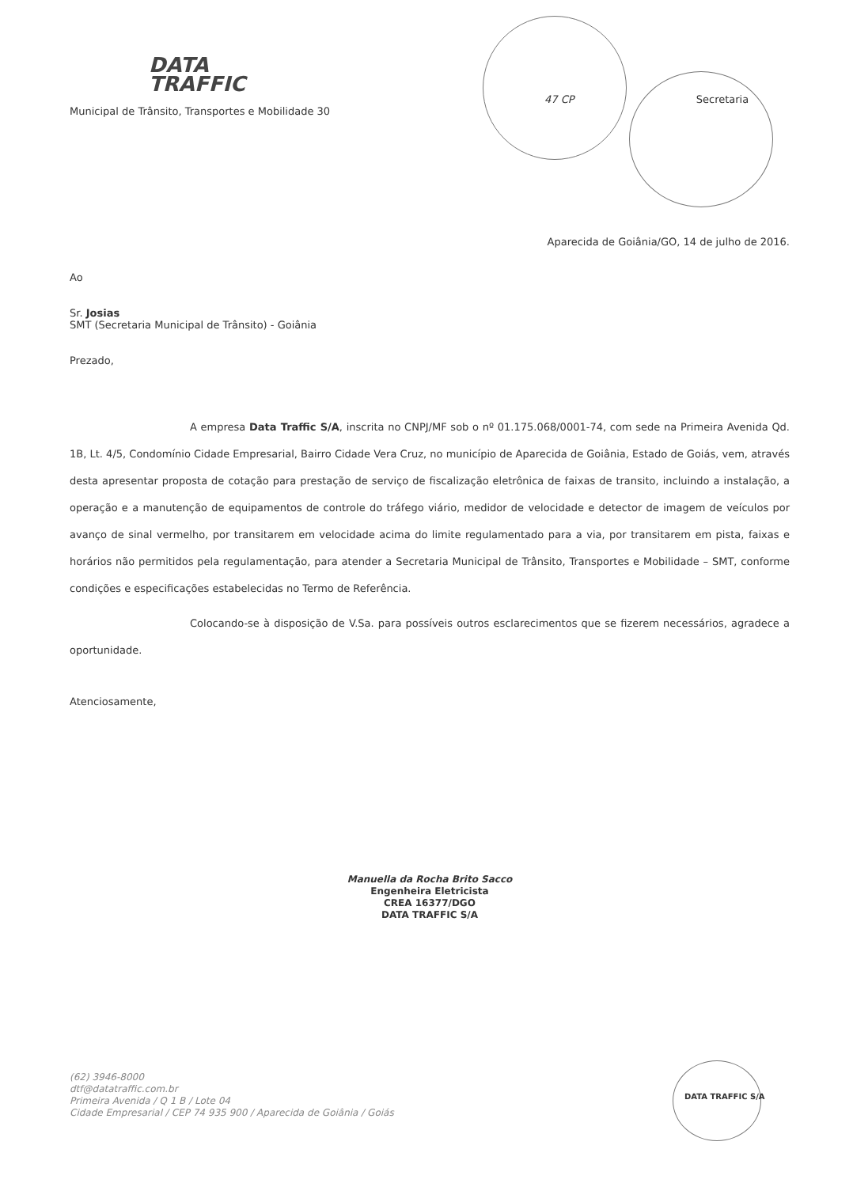DATA
TRAFFIC
47 CP Secretaria Municipal de Trânsito, Transportes e Mobilidade 30
Aparecida de Goiânia/GO, 14 de julho de 2016.
Ao
Sr. Josias
SMT (Secretaria Municipal de Trânsito) - Goiânia
Prezado,
A empresa Data Traffic S/A, inscrita no CNPJ/MF sob o nº 01.175.068/0001-74, com sede na Primeira Avenida Qd. 1B, Lt. 4/5, Condomínio Cidade Empresarial, Bairro Cidade Vera Cruz, no município de Aparecida de Goiânia, Estado de Goiás, vem, através desta apresentar proposta de cotação para prestação de serviço de fiscalização eletrônica de faixas de transito, incluindo a instalação, a operação e a manutenção de equipamentos de controle do tráfego viário, medidor de velocidade e detector de imagem de veículos por avanço de sinal vermelho, por transitarem em velocidade acima do limite regulamentado para a via, por transitarem em pista, faixas e horários não permitidos pela regulamentação, para atender a Secretaria Municipal de Trânsito, Transportes e Mobilidade – SMT, conforme condições e especificações estabelecidas no Termo de Referência.
Colocando-se à disposição de V.Sa. para possíveis outros esclarecimentos que se fizerem necessários, agradece a oportunidade.
Atenciosamente,
Manuella da Rocha Brito Sacco
Engenheira Eletricista
CREA 16377/DGO
DATA TRAFFIC S/A
(62) 3946-8000
dtf@datatraffic.com.br
Primeira Avenida / Q 1 B / Lote 04
Cidade Empresarial / CEP 74 935 900 / Aparecida de Goiânia / Goiás
DATA TRAFFIC S/A